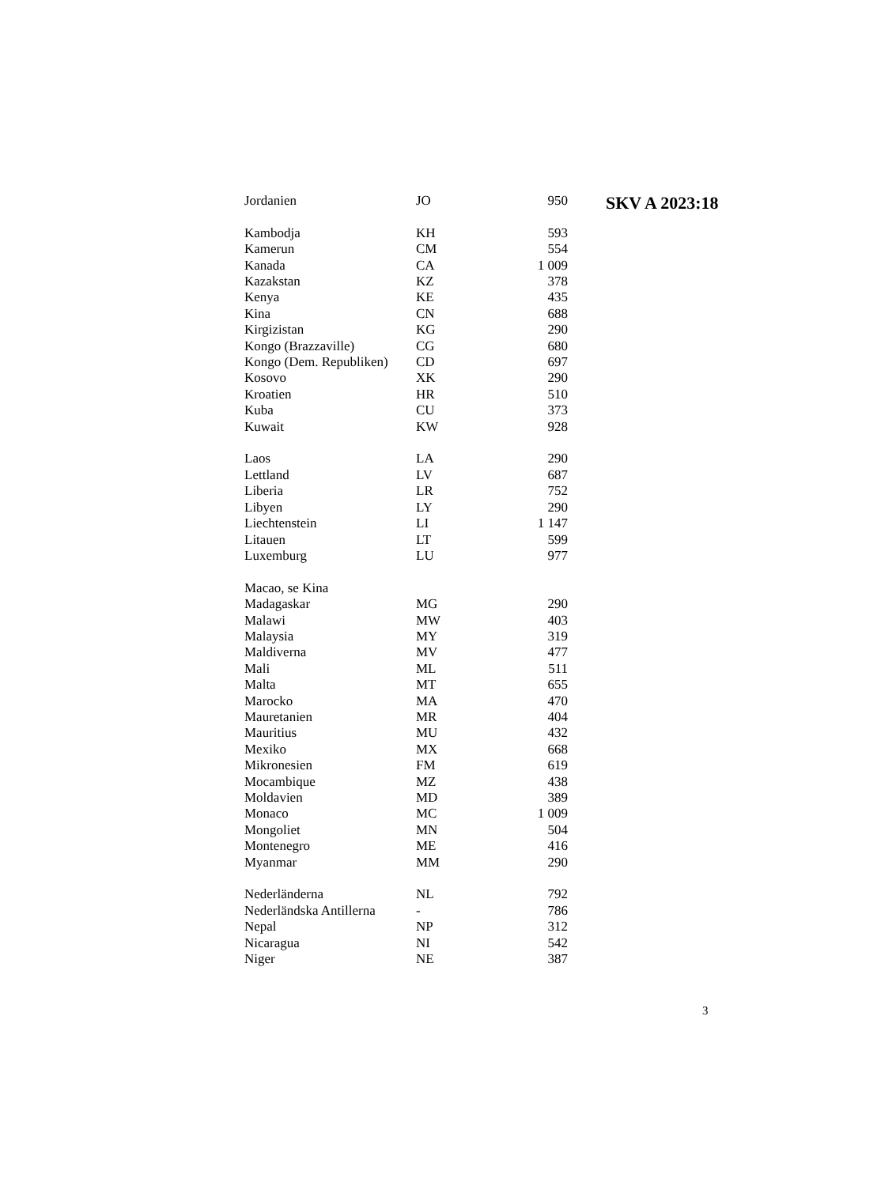| Jordanien | JO | 950 |
| Kambodja | KH | 593 |
| Kamerun | CM | 554 |
| Kanada | CA | 1 009 |
| Kazakstan | KZ | 378 |
| Kenya | KE | 435 |
| Kina | CN | 688 |
| Kirgizistan | KG | 290 |
| Kongo (Brazzaville) | CG | 680 |
| Kongo (Dem. Republiken) | CD | 697 |
| Kosovo | XK | 290 |
| Kroatien | HR | 510 |
| Kuba | CU | 373 |
| Kuwait | KW | 928 |
| Laos | LA | 290 |
| Lettland | LV | 687 |
| Liberia | LR | 752 |
| Libyen | LY | 290 |
| Liechtenstein | LI | 1 147 |
| Litauen | LT | 599 |
| Luxemburg | LU | 977 |
| Macao, se Kina | | |
| Madagaskar | MG | 290 |
| Malawi | MW | 403 |
| Malaysia | MY | 319 |
| Maldiverna | MV | 477 |
| Mali | ML | 511 |
| Malta | MT | 655 |
| Marocko | MA | 470 |
| Mauretanien | MR | 404 |
| Mauritius | MU | 432 |
| Mexiko | MX | 668 |
| Mikronesien | FM | 619 |
| Mocambique | MZ | 438 |
| Moldavien | MD | 389 |
| Monaco | MC | 1 009 |
| Mongoliet | MN | 504 |
| Montenegro | ME | 416 |
| Myanmar | MM | 290 |
| Nederländerna | NL | 792 |
| Nederländska Antillerna | - | 786 |
| Nepal | NP | 312 |
| Nicaragua | NI | 542 |
| Niger | NE | 387 |
SKV A 2023:18
3